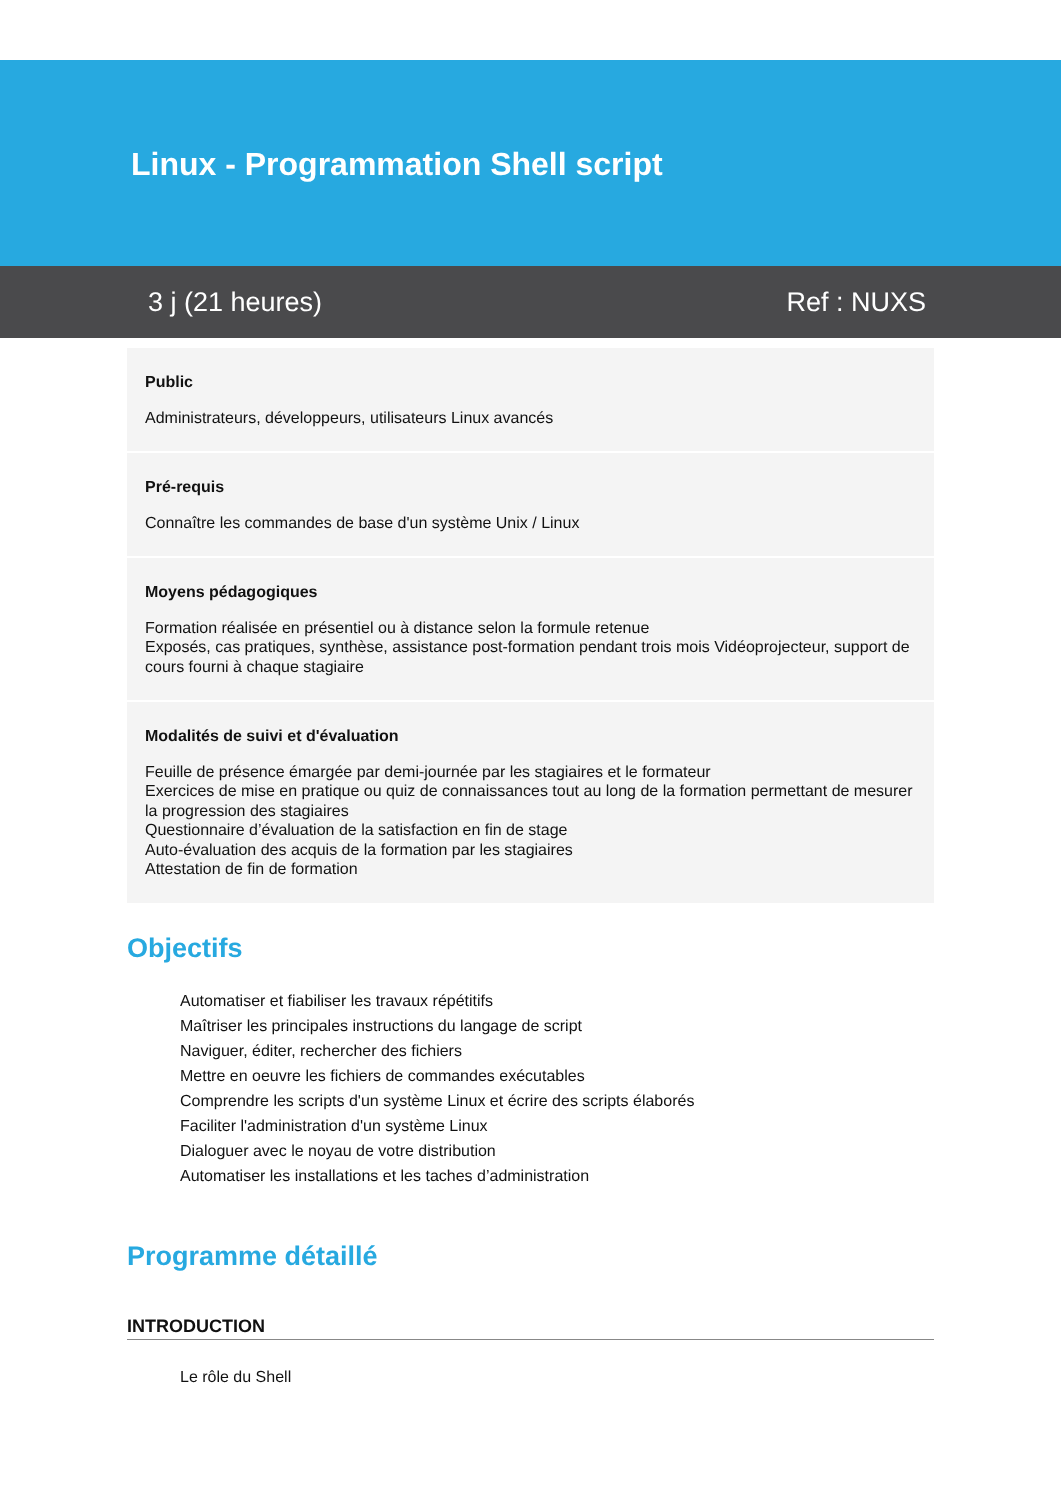Linux - Programmation Shell script
3 j (21 heures) Ref : NUXS
Public
Administrateurs, développeurs, utilisateurs Linux avancés
Pré-requis
Connaître les commandes de base d'un système Unix / Linux
Moyens pédagogiques
Formation réalisée en présentiel ou à distance selon la formule retenue
Exposés, cas pratiques, synthèse, assistance post-formation pendant trois mois Vidéoprojecteur, support de cours fourni à chaque stagiaire
Modalités de suivi et d'évaluation
Feuille de présence émargée par demi-journée par les stagiaires et le formateur
Exercices de mise en pratique ou quiz de connaissances tout au long de la formation permettant de mesurer la progression des stagiaires
Questionnaire d’évaluation de la satisfaction en fin de stage
Auto-évaluation des acquis de la formation par les stagiaires
Attestation de fin de formation
Objectifs
Automatiser et fiabiliser les travaux répétitifs
Maîtriser les principales instructions du langage de script
Naviguer, éditer, rechercher des fichiers
Mettre en oeuvre les fichiers de commandes exécutables
Comprendre les scripts d'un système Linux et écrire des scripts élaborés
Faciliter l'administration d'un système Linux
Dialoguer avec le noyau de votre distribution
Automatiser les installations et les taches d’administration
Programme détaillé
INTRODUCTION
Le rôle du Shell